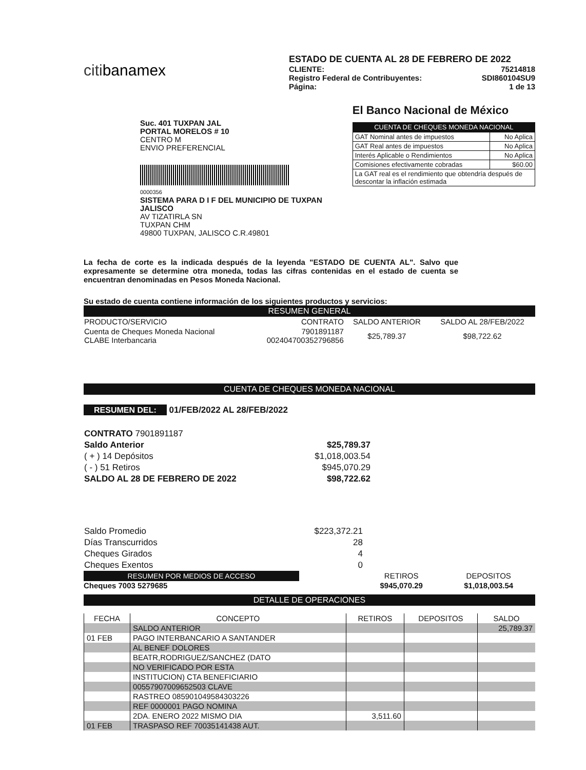citibanamex
ESTADO DE CUENTA AL 28 DE FEBRERO DE 2022
CLIENTE: 75214818
Registro Federal de Contribuyentes: SDI860104SU9
Página: 1 de 13
Suc. 401 TUXPAN JAL
PORTAL MORELOS # 10
CENTRO M
ENVIO PREFERENCIAL
0000356
SISTEMA PARA D I F DEL MUNICIPIO DE TUXPAN JALISCO
AV TIZATIRLA SN
TUXPAN CHM
49800 TUXPAN, JALISCO C.R.49801
El Banco Nacional de México
CUENTA DE CHEQUES MONEDA NACIONAL
| GAT Nominal antes de impuestos | No Aplica |
| GAT Real antes de impuestos | No Aplica |
| Interés Aplicable o Rendimientos | No Aplica |
| Comisiones efectivamente cobradas | $60.00 |
| La GAT real es el rendimiento que obtendría después de descontar la inflación estimada | |
La fecha de corte es la indicada después de la leyenda "ESTADO DE CUENTA AL". Salvo que expresamente se determine otra moneda, todas las cifras contenidas en el estado de cuenta se encuentran denominadas en Pesos Moneda Nacional.
Su estado de cuenta contiene información de los siguientes productos y servicios:
RESUMEN GENERAL
| PRODUCTO/SERVICIO | CONTRATO | SALDO ANTERIOR | SALDO AL 28/FEB/2022 |
| Cuenta de Cheques Moneda Nacional CLABE Interbancaria | 7901891187 002404700352796856 | $25,789.37 | $98,722.62 |
CUENTA DE CHEQUES MONEDA NACIONAL
RESUMEN DEL: 01/FEB/2022 AL 28/FEB/2022
| CONTRATO 7901891187 | |
| Saldo Anterior | $25,789.37 |
| ( + ) 14 Depósitos | $1,018,003.54 |
| ( - ) 51 Retiros | $945,070.29 |
| SALDO AL 28 DE FEBRERO DE 2022 | $98,722.62 |
| Saldo Promedio | $223,372.21 |
| Días Transcurridos | 28 |
| Cheques Girados | 4 |
| Cheques Exentos | 0 |
RESUMEN POR MEDIOS DE ACCESO
Cheques 7003 5279685
| RETIROS | DEPOSITOS |
| $945,070.29 | $1,018,003.54 |
DETALLE DE OPERACIONES
| FECHA | CONCEPTO | RETIROS | DEPOSITOS | SALDO |
| --- | --- | --- | --- | --- |
| | SALDO ANTERIOR | | | 25,789.37 |
| 01 FEB | PAGO INTERBANCARIO A SANTANDER | | | |
| | AL BENEF DOLORES | | | |
| | BEATR,RODRIGUEZ/SANCHEZ (DATO | | | |
| | NO VERIFICADO POR ESTA | | | |
| | INSTITUCION) CTA BENEFICIARIO | | | |
| | 00557907009652503 CLAVE | | | |
| | RASTREO 085901049584303226 | | | |
| | REF 0000001 PAGO NOMINA | | | |
| | 2DA. ENERO 2022 MISMO DIA | 3,511.60 | | |
| 01 FEB | TRASPASO REF 70035141438 AUT. | | | |